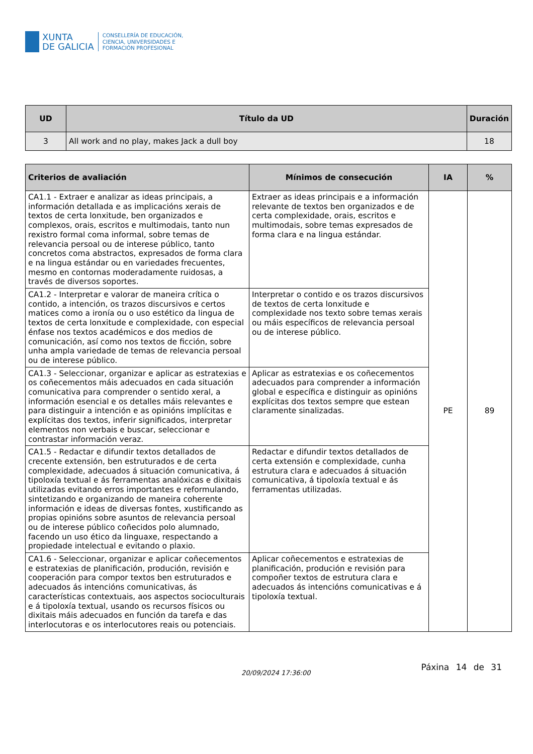XUNTA
DE GALICIA
CONSELLERÍA DE EDUCACIÓN,
CIENCIA, UNIVERSIDADES E
FORMACIÓN PROFESIONAL
| UD | Título da UD | Duración |
| --- | --- | --- |
| 3 | All work and no play, makes Jack a dull boy | 18 |
| Criterios de avaliación | Mínimos de consecución | IA | % |
| --- | --- | --- | --- |
| CA1.1 - Extraer e analizar as ideas principais, a información detallada e as implicacións xerais de textos de certa lonxitude, ben organizados e complexos, orais, escritos e multimodais, tanto nun rexistro formal coma informal, sobre temas de relevancia persoal ou de interese público, tanto concretos coma abstractos, expresados de forma clara e na lingua estándar ou en variedades frecuentes, mesmo en contornas moderadamente ruidosas, a través de diversos soportes. | Extraer as ideas principais e a información relevante de textos ben organizados e de certa complexidade, orais, escritos e multimodais, sobre temas expresados de forma clara e na lingua estándar. | PE | 89 |
| CA1.2 - Interpretar e valorar de maneira crítica o contido, a intención, os trazos discursivos e certos matices como a ironía ou o uso estético da lingua de textos de certa lonxitude e complexidade, con especial énfase nos textos académicos e dos medios de comunicación, así como nos textos de ficción, sobre unha ampla variedade de temas de relevancia persoal ou de interese público. | Interpretar o contido e os trazos discursivos de textos de certa lonxitude e complexidade nos texto sobre temas xerais ou máis específicos de relevancia persoal ou de interese público. | | |
| CA1.3 - Seleccionar, organizar e aplicar as estratexias e os coñecementos máis adecuados en cada situación comunicativa para comprender o sentido xeral, a información esencial e os detalles máis relevantes e para distinguir a intención e as opinións implícitas e explícitas dos textos, inferir significados, interpretar elementos non verbais e buscar, seleccionar e contrastar información veraz. | Aplicar as estratexias e os coñecementos adecuados para comprender a información global e específica e distinguir as opinións explícitas dos textos sempre que estean claramente sinalizadas. | | |
| CA1.5 - Redactar e difundir textos detallados de crecente extensión, ben estruturados e de certa complexidade, adecuados á situación comunicativa, á tipoloxía textual e ás ferramentas analóxicas e dixitais utilizadas evitando erros importantes e reformulando, sintetizando e organizando de maneira coherente información e ideas de diversas fontes, xustificando as propias opinións sobre asuntos de relevancia persoal ou de interese público coñecidos polo alumnado, facendo un uso ético da linguaxe, respectando a propiedade intelectual e evitando o plaxio. | Redactar e difundir textos detallados de certa extensión e complexidade, cunha estrutura clara e adecuados á situación comunicativa, á tipoloxía textual e ás ferramentas utilizadas. | | |
| CA1.6 - Seleccionar, organizar e aplicar coñecementos e estratexias de planificación, produción, revisión e cooperación para compor textos ben estruturados e adecuados ás intencións comunicativas, ás características contextuais, aos aspectos socioculturais e á tipoloxía textual, usando os recursos físicos ou dixitais máis adecuados en función da tarefa e das interlocutoras e os interlocutores reais ou potenciais. | Aplicar coñecementos e estratexias de planificación, produción e revisión para compoñer textos de estrutura clara e adecuados ás intencións comunicativas e á tipoloxía textual. | | |
20/09/2024 17:36:00
Páxina 14 de 31